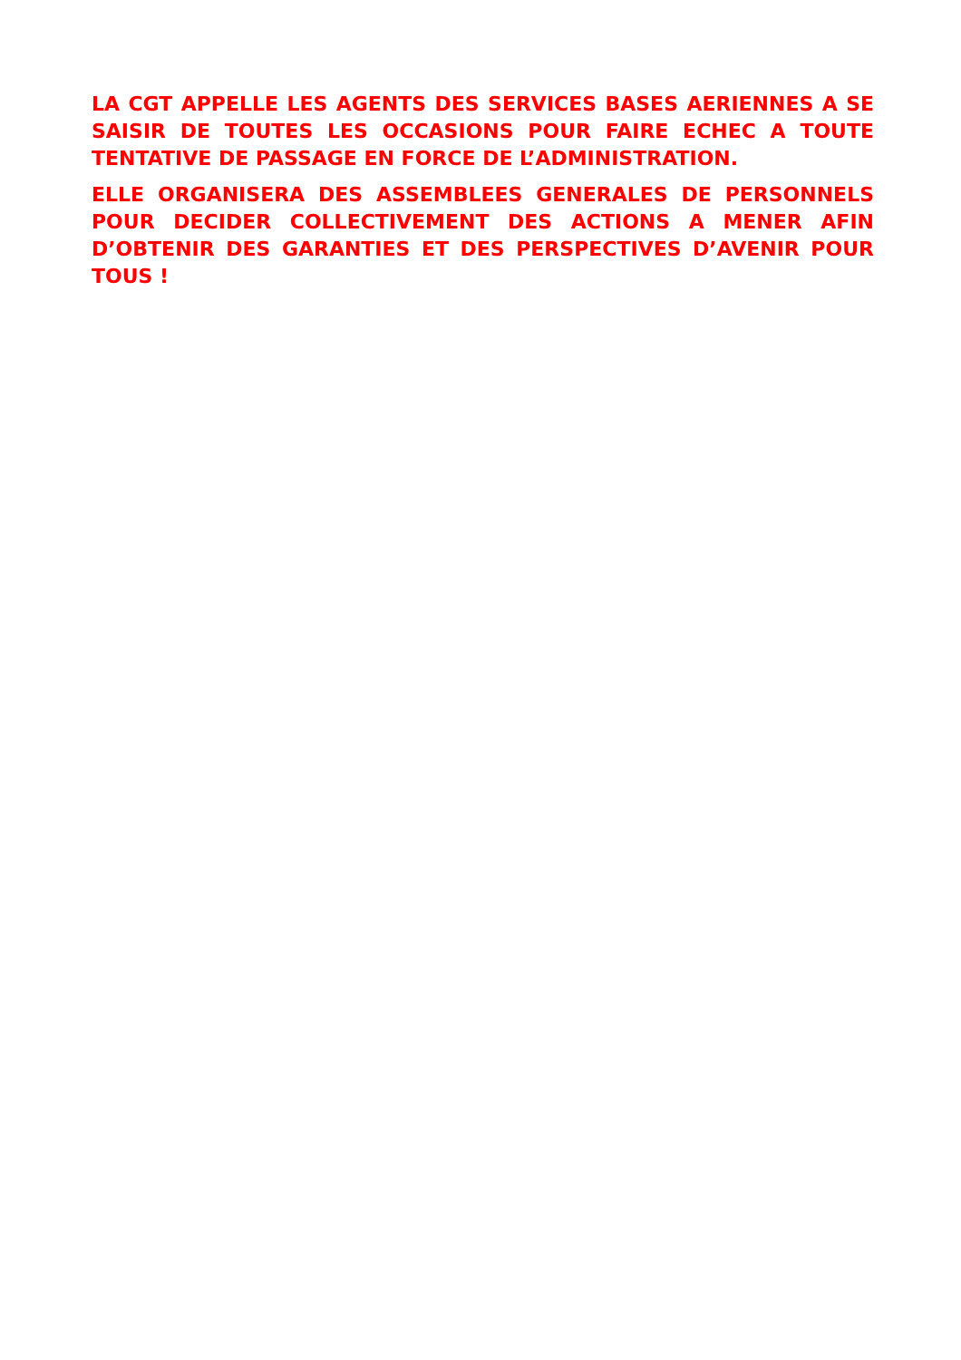LA CGT APPELLE LES AGENTS DES SERVICES BASES AERIENNES A SE SAISIR DE TOUTES LES OCCASIONS POUR FAIRE ECHEC A TOUTE TENTATIVE DE PASSAGE EN FORCE DE L’ADMINISTRATION.
ELLE ORGANISERA DES ASSEMBLEES GENERALES DE PERSONNELS POUR DECIDER COLLECTIVEMENT DES ACTIONS A MENER AFIN D’OBTENIR DES GARANTIES ET DES PERSPECTIVES D’AVENIR POUR TOUS !